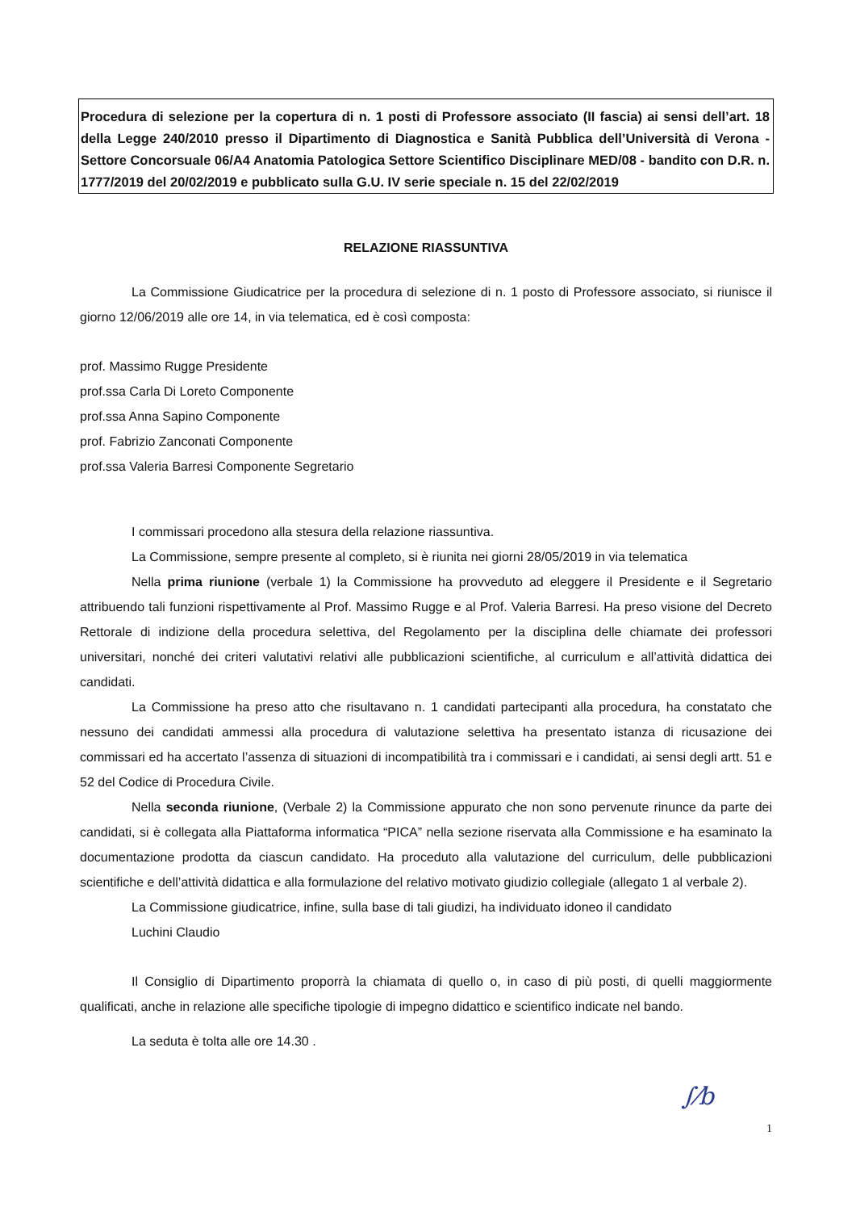Procedura di selezione per la copertura di n. 1 posti di Professore associato (II fascia) ai sensi dell’art. 18 della Legge 240/2010 presso il Dipartimento di Diagnostica e Sanità Pubblica dell’Università di Verona - Settore Concorsuale 06/A4 Anatomia Patologica Settore Scientifico Disciplinare MED/08 - bandito con D.R. n. 1777/2019 del 20/02/2019 e pubblicato sulla G.U. IV serie speciale n. 15 del 22/02/2019
RELAZIONE RIASSUNTIVA
La Commissione Giudicatrice per la procedura di selezione di n. 1 posto di Professore associato, si riunisce il giorno 12/06/2019 alle ore 14, in via telematica, ed è così composta:
prof. Massimo Rugge Presidente
prof.ssa Carla Di Loreto Componente
prof.ssa Anna Sapino Componente
prof. Fabrizio Zanconati Componente
prof.ssa Valeria Barresi Componente Segretario
I commissari procedono alla stesura della relazione riassuntiva.
La Commissione, sempre presente al completo, si è riunita nei giorni 28/05/2019 in via telematica
Nella prima riunione (verbale 1) la Commissione ha provveduto ad eleggere il Presidente e il Segretario attribuendo tali funzioni rispettivamente al Prof. Massimo Rugge e al Prof. Valeria Barresi. Ha preso visione del Decreto Rettorale di indizione della procedura selettiva, del Regolamento per la disciplina delle chiamate dei professori universitari, nonché dei criteri valutativi relativi alle pubblicazioni scientifiche, al curriculum e all’attività didattica dei candidati.
La Commissione ha preso atto che risultavano n. 1 candidati partecipanti alla procedura, ha constatato che nessuno dei candidati ammessi alla procedura di valutazione selettiva ha presentato istanza di ricusazione dei commissari ed ha accertato l’assenza di situazioni di incompatibilità tra i commissari e i candidati, ai sensi degli artt. 51 e 52 del Codice di Procedura Civile.
Nella seconda riunione, (Verbale 2) la Commissione appurato che non sono pervenute rinunce da parte dei candidati, si è collegata alla Piattaforma informatica “PICA” nella sezione riservata alla Commissione e ha esaminato la documentazione prodotta da ciascun candidato. Ha proceduto alla valutazione del curriculum, delle pubblicazioni scientifiche e dell’attività didattica e alla formulazione del relativo motivato giudizio collegiale (allegato 1 al verbale 2).
La Commissione giudicatrice, infine, sulla base di tali giudizi, ha individuato idoneo il candidato
Luchini Claudio
Il Consiglio di Dipartimento proporrà la chiamata di quello o, in caso di più posti, di quelli maggiormente qualificati, anche in relazione alle specifiche tipologie di impegno didattico e scientifico indicate nel bando.
La seduta è tolta alle ore 14.30 .
∫⁄b
1